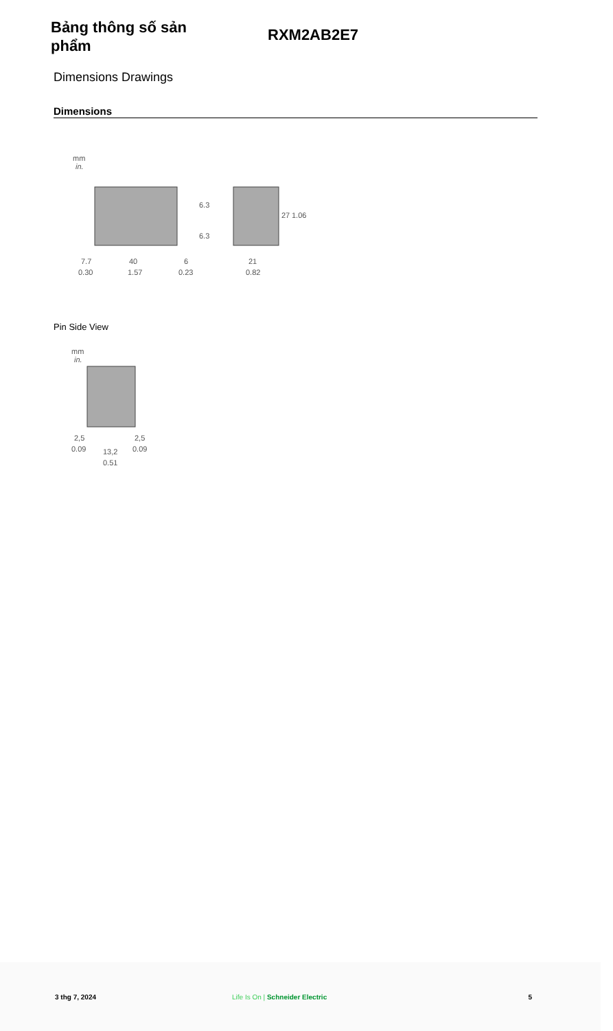Bảng thông số sản phẩm
RXM2AB2E7
Dimensions Drawings
Dimensions
mm
in.
7.7
40
6
21
0.30
1.57
0.23
0.82
27
1.06
6.3
6.3
Pin Side View
mm
in.
2,5
2,5
0.09
0.09
13,2
0.51
3 thg 7, 2024 Life Is On | Schneider Electric 5